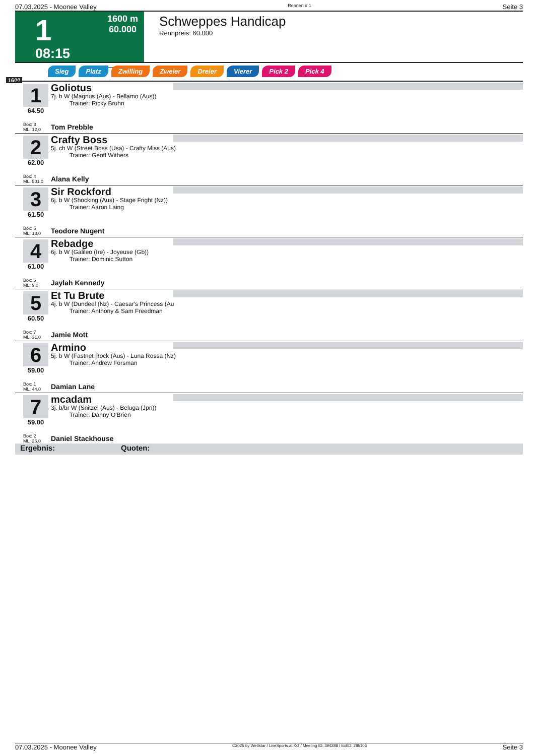07.03.2025 - Moonee Valley Rennen # 1 Seite 3
1
08:15
1600 m
60.000
Schweppes Handicap
Rennpreis: 60.000
Sieg Platz Zwilling Zweier Dreier Vierer Pick 2 Pick 4
1600
1
64.50
Box: 3
ML: 12,0
Goliotus
7j. b W (Magnus (Aus) - Bellamo (Aus))
Trainer: Ricky Bruhn
Tom Prebble
2
62.00
Box: 4
ML: 501,0
Crafty Boss
5j. ch W (Street Boss (Usa) - Crafty Miss (Aus)
Trainer: Geoff Withers
Alana Kelly
3
61.50
Box: 5
ML: 13,0
Sir Rockford
6j. b W (Shocking (Aus) - Stage Fright (Nz))
Trainer: Aaron Laing
Teodore Nugent
4
61.00
Box: 6
ML: 9,0
Rebadge
6j. b W (Galileo (Ire) - Joyeuse (Gb))
Trainer: Dominic Sutton
Jaylah Kennedy
5
60.50
Box: 7
ML: 31,0
Et Tu Brute
4j. b W (Dundeel (Nz) - Caesar's Princess (Au
Trainer: Anthony & Sam Freedman
Jamie Mott
6
59.00
Box: 1
ML: 44,0
Armino
5j. b W (Fastnet Rock (Aus) - Luna Rossa (Nz)
Trainer: Andrew Forsman
Damian Lane
7
59.00
Box: 2
ML: 26,0
mcadam
3j. b/br W (Snitzel (Aus) - Beluga (Jpn))
Trainer: Danny O'Brien
Daniel Stackhouse
Ergebnis: Quoten:
07.03.2025 - Moonee Valley ©2025 by Wettstar / LiveSports.at KG / Meeting ID: 394288 / ExtID: 285106 Seite 3